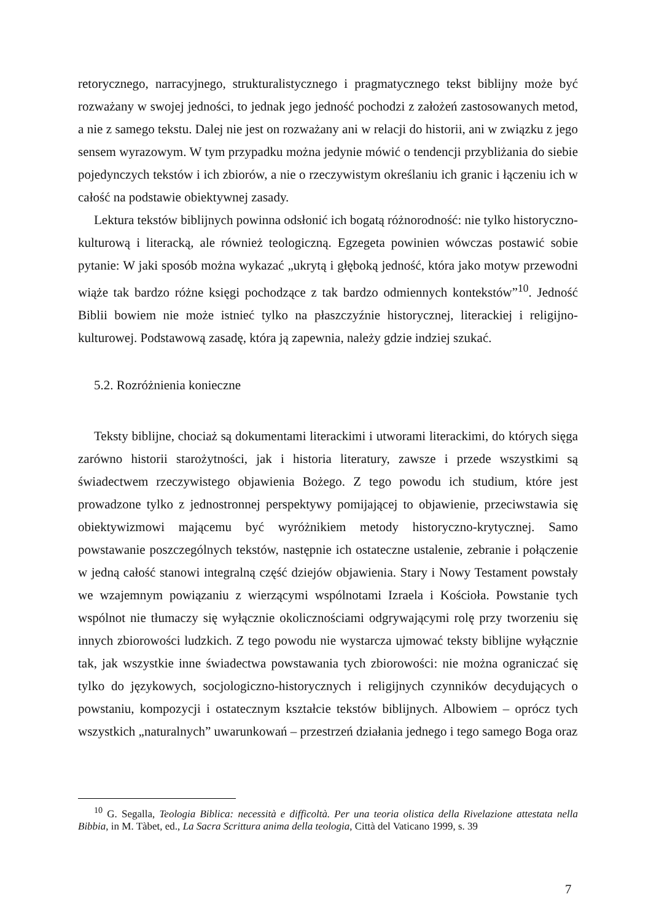retorycznego, narracyjnego, strukturalistycznego i pragmatycznego tekst biblijny może być rozważany w swojej jedności, to jednak jego jedność pochodzi z założeń zastosowanych metod, a nie z samego tekstu. Dalej nie jest on rozważany ani w relacji do historii, ani w związku z jego sensem wyrazowym. W tym przypadku można jedynie mówić o tendencji przybliżania do siebie pojedynczych tekstów i ich zbiorów, a nie o rzeczywistym określaniu ich granic i łączeniu ich w całość na podstawie obiektywnej zasady.
Lektura tekstów biblijnych powinna odsłonić ich bogatą różnorodność: nie tylko historyczno-kulturową i literacką, ale również teologiczną. Egzegeta powinien wówczas postawić sobie pytanie: W jaki sposób można wykazać „ukrytą i głęboką jedność, która jako motyw przewodni wiąże tak bardzo różne księgi pochodzące z tak bardzo odmiennych kontekstów”<sup>10</sup>. Jedność Biblii bowiem nie może istnieć tylko na płaszczyźnie historycznej, literackiej i religijno-kulturowej. Podstawową zasadę, która ją zapewnia, należy gdzie indziej szukać.
5.2. Rozróżnienia konieczne
Teksty biblijne, chociaż są dokumentami literackimi i utworami literackimi, do których sięga zarówno historii starożytności, jak i historia literatury, zawsze i przede wszystkimi są świadectwem rzeczywistego objawienia Bożego. Z tego powodu ich studium, które jest prowadzone tylko z jednostronnej perspektywy pomijającej to objawienie, przeciwstawia się obiektywizmowi mającemu być wyróżnikiem metody historyczno-krytycznej. Samo powstawanie poszczególnych tekstów, następnie ich ostateczne ustalenie, zebranie i połączenie w jedną całość stanowi integralną część dziejów objawienia. Stary i Nowy Testament powstały we wzajemnym powiązaniu z wierzącymi wspólnotami Izraela i Kościoła. Powstanie tych wspólnot nie tłumaczy się wyłącznie okolicznościami odgrywającymi rolę przy tworzeniu się innych zbiorowości ludzkich. Z tego powodu nie wystarcza ujmować teksty biblijne wyłącznie tak, jak wszystkie inne świadectwa powstawania tych zbiorowości: nie można ograniczać się tylko do językowych, socjologiczno-historycznych i religijnych czynników decydujących o powstaniu, kompozycji i ostatecznym kształcie tekstów biblijnych. Albowiem – oprócz tych wszystkich „naturalnych” uwarunkowań – przestrzeń działania jednego i tego samego Boga oraz
<sup>10</sup> G. Segalla, Teologia Biblica: necessità e difficoltà. Per una teoria olistica della Rivelazione attestata nella Bibbia, in M. Tàbet, ed., La Sacra Scrittura anima della teologia, Città del Vaticano 1999, s. 39
7